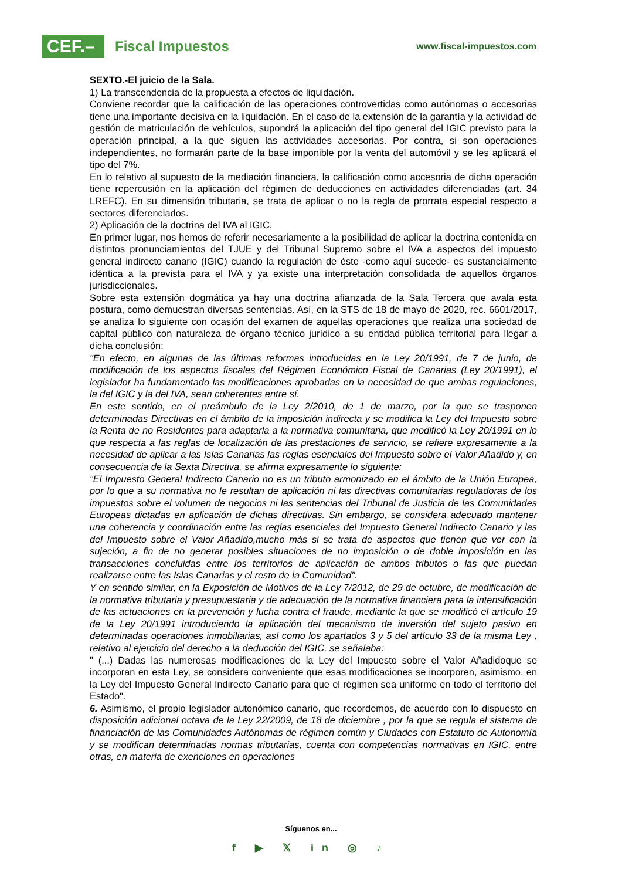CEF.–
Fiscal Impuestos
www.fiscal-impuestos.com
SEXTO.-El juicio de la Sala.
1) La transcendencia de la propuesta a efectos de liquidación.
Conviene recordar que la calificación de las operaciones controvertidas como autónomas o accesorias tiene una importante decisiva en la liquidación. En el caso de la extensión de la garantía y la actividad de gestión de matriculación de vehículos, supondrá la aplicación del tipo general del IGIC previsto para la operación principal, a la que siguen las actividades accesorias. Por contra, si son operaciones independientes, no formarán parte de la base imponible por la venta del automóvil y se les aplicará el tipo del 7%.
En lo relativo al supuesto de la mediación financiera, la calificación como accesoria de dicha operación tiene repercusión en la aplicación del régimen de deducciones en actividades diferenciadas (art. 34 LREFC). En su dimensión tributaria, se trata de aplicar o no la regla de prorrata especial respecto a sectores diferenciados.
2) Aplicación de la doctrina del IVA al IGIC.
En primer lugar, nos hemos de referir necesariamente a la posibilidad de aplicar la doctrina contenida en distintos pronunciamientos del TJUE y del Tribunal Supremo sobre el IVA a aspectos del impuesto general indirecto canario (IGIC) cuando la regulación de éste -como aquí sucede- es sustancialmente idéntica a la prevista para el IVA y ya existe una interpretación consolidada de aquellos órganos jurisdiccionales.
Sobre esta extensión dogmática ya hay una doctrina afianzada de la Sala Tercera que avala esta postura, como demuestran diversas sentencias. Así, en la STS de 18 de mayo de 2020, rec. 6601/2017, se analiza lo siguiente con ocasión del examen de aquellas operaciones que realiza una sociedad de capital público con naturaleza de órgano técnico jurídico a su entidad pública territorial para llegar a dicha conclusión:
"En efecto, en algunas de las últimas reformas introducidas en la Ley 20/1991, de 7 de junio, de modificación de los aspectos fiscales del Régimen Económico Fiscal de Canarias (Ley 20/1991), el legislador ha fundamentado las modificaciones aprobadas en la necesidad de que ambas regulaciones, la del IGIC y la del IVA, sean coherentes entre sí.
En este sentido, en el preámbulo de la Ley 2/2010, de 1 de marzo, por la que se trasponen determinadas Directivas en el ámbito de la imposición indirecta y se modifica la Ley del Impuesto sobre la Renta de no Residentes para adaptarla a la normativa comunitaria, que modificó la Ley 20/1991 en lo que respecta a las reglas de localización de las prestaciones de servicio, se refiere expresamente a la necesidad de aplicar a las Islas Canarias las reglas esenciales del Impuesto sobre el Valor Añadido y, en consecuencia de la Sexta Directiva, se afirma expresamente lo siguiente:
"El Impuesto General Indirecto Canario no es un tributo armonizado en el ámbito de la Unión Europea, por lo que a su normativa no le resultan de aplicación ni las directivas comunitarias reguladoras de los impuestos sobre el volumen de negocios ni las sentencias del Tribunal de Justicia de las Comunidades Europeas dictadas en aplicación de dichas directivas. Sin embargo, se considera adecuado mantener una coherencia y coordinación entre las reglas esenciales del Impuesto General Indirecto Canario y las del Impuesto sobre el Valor Añadido,mucho más si se trata de aspectos que tienen que ver con la sujeción, a fin de no generar posibles situaciones de no imposición o de doble imposición en las transacciones concluidas entre los territorios de aplicación de ambos tributos o las que puedan realizarse entre las Islas Canarias y el resto de la Comunidad".
Y en sentido similar, en la Exposición de Motivos de la Ley 7/2012, de 29 de octubre, de modificación de la normativa tributaria y presupuestaria y de adecuación de la normativa financiera para la intensificación de las actuaciones en la prevención y lucha contra el fraude, mediante la que se modificó el artículo 19 de la Ley 20/1991 introduciendo la aplicación del mecanismo de inversión del sujeto pasivo en determinadas operaciones inmobiliarias, así como los apartados 3 y 5 del artículo 33 de la misma Ley , relativo al ejercicio del derecho a la deducción del IGIC, se señalaba:
" (...) Dadas las numerosas modificaciones de la Ley del Impuesto sobre el Valor Añadidoque se incorporan en esta Ley, se considera conveniente que esas modificaciones se incorporen, asimismo, en la Ley del Impuesto General Indirecto Canario para que el régimen sea uniforme en todo el territorio del Estado".
6. Asimismo, el propio legislador autonómico canario, que recordemos, de acuerdo con lo dispuesto en disposición adicional octava de la Ley 22/2009, de 18 de diciembre , por la que se regula el sistema de financiación de las Comunidades Autónomas de régimen común y Ciudades con Estatuto de Autonomía y se modifican determinadas normas tributarias, cuenta con competencias normativas en IGIC, entre otras, en materia de exenciones en operaciones
Síguenos en...
f ▶ 𝕏 in ◎ ♪